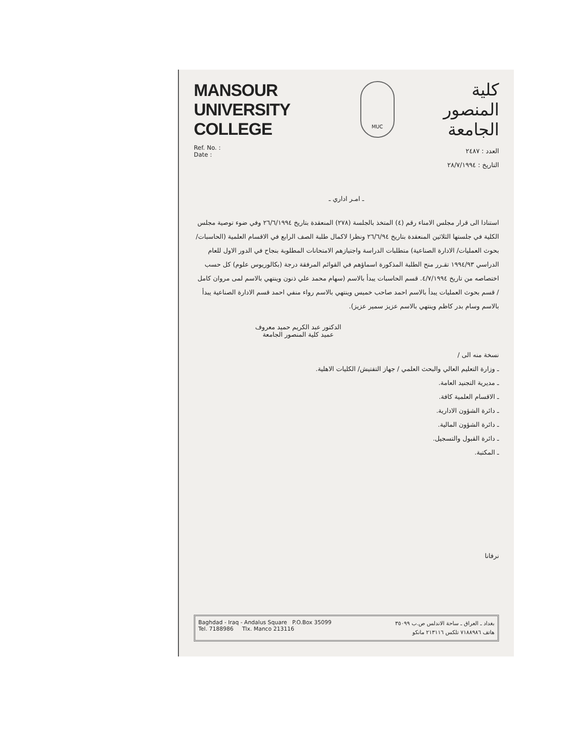MANSOUR
UNIVERSITY COLLEGE
MUC
كلية
المنصور الجامعة
Ref. No. :
Date :
العدد : ٢٤٨٧
التاريخ : ٢٨/٧/١٩٩٤
ـ امـر اداري ـ
استنادا الى قرار مجلس الامناء رقم (٤) المتخذ بالجلسة (٢٧٨) المنعقدة بتاريخ ٢٦/٦/١٩٩٤ وفي ضوء توصية مجلس الكلية في جلستها الثلاثين المنعقدة بتاريخ ٢٦/٦/٩٤ ونظرا لاكمال طلبة الصف الرابع في الاقسام العلمية (الحاسبات/ بحوث العمليات/ الادارة الصناعية) متطلبات الدراسة واجتيازهم الامتحانات المطلوبة بنجاح في الدور الاول للعام الدراسي ١٩٩٤/٩٣ تقـرر منح الطلبة المذكورة اسماؤهم في القوائم المرفقة درجة (بكالوريوس علوم) كل حسب اختصاصه من تاريخ ٤/٧/١٩٩٤. قسم الحاسبات يبدأ بالاسم (سهام محمد علي ذنون وينتهي بالاسم لمى مروان كامل / قسم بحوث العمليات يبدأ بالاسم احمد صاحب خميس وينتهي بالاسم رواء منفي احمد قسم الادارة الصناعية يبدأ بالاسم وسام بدر كاظم وينتهي بالاسم عزيز سمير عزيز).
الدكتور عبد الكريم حميد معروف
عميد كلية المنصور الجامعة
نسخة منه الى /
ـ وزارة التعليم العالي والبحث العلمي / جهاز التفتيش/ الكليات الاهلية.
ـ مديرية التجنيد العامة.
ـ الاقسام العلمية كافة.
ـ دائرة الشؤون الادارية.
ـ دائرة الشؤون المالية.
ـ دائرة القبول والتسجيل.
ـ المكتبة.
نرفانا
Baghdad - Iraq - Andalus Square P.O.Box 35099
Tel. 7188986 Tlx. Manco 213116
بغداد ـ العراق ـ ساحة الاندلس ص.ب ٣٥٠٩٩
هاتف ٧١٨٨٩٨٦ تلكس ٢١٣١١٦ مانكو